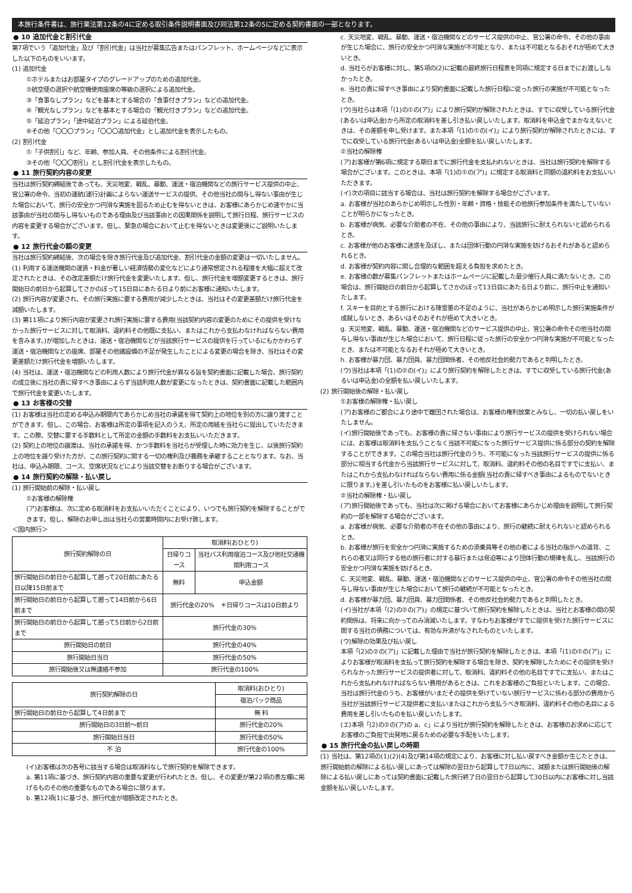本旅行条件書は、旅行業法第12条の4に定める取引条件説明書面及び同法第12条の5に定める契約書面の一部となります。
● 10 追加代金と割引代金
第7項でいう「追加代金」及び「割引代金」は当社が募集広告またはパンフレット、ホームページなどに表示した以下のものをいいます。
(1) 追加代金
①ホテルまたはお部屋タイプのグレードアップのための追加代金。
②航空便の選択や航空機使用座席の等級の選択による追加代金。
③「食事なしプラン」などを基本とする場合の「食事付きプラン」などの追加代金。
④「観光なしプラン」などを基本とする場合の「観光付きプラン」などの追加代金。
⑤「延泊プラン」「途中延泊プラン」による延伯代金。
⑥その他「〇〇〇プラン」「〇〇〇追加代金」とし追加代金を表示したもの。
(2) 割引代金
①「子供割引」など、年齢、参加人員、その他条件による割引代金。
③その他「〇〇〇割引」とし割引代金を表示したもの。
● 11 旅行契約内容の変更
当社は旅行契約締結後であっても、天災地変、戦乱、暴動、運送・宿泊機関などの旅行サービス提供の中止、官公署の命令、当初の運航(運行)計画によらない運送サービスの提供、その他当社の関与し得ない事由が生じた場合において、旅行の安全かつ円滑な実施を図るため止むを得ないときは、お客様にあらかじめ速やかに当該事由が当社の関与し得ないものである理由及び当該事由との因果関係を説明して旅行日程、旅行サービスの内容を変更する場合がございます。但し、緊急の場合において止むを得ないときは変更後にご説明いたします。
● 12 旅行代金の額の変更
当社は旅行契約締結後、次の場合を除き旅行代金及び追加代金、割引代金の金額の変更は一切いたしません。
(1) 利用する運送機関の運賃・料金が著しい経済情勢の変化などにより通常想定される程度を大幅に超えて改定されたときは、その改定差額だけ旅行代金を変更いたします。但し、旅行代金を増額変更するときは、旅行開始日の前日から起算してさかのぼって15日目にあたる日より前にお客様に通知いたします。
(2) 旅行内容が変更され、その旅行実施に要する費用が減少したときは、当社はその変更差額だけ旅行代金を減額いたします。
(3) 第11項により旅行内容が変更され旅行実施に要する費用(当該契約内容の変更のためにその提供を受けなかった旅行サービスに対して取消料、違約料その他既に支払い、またはこれから支払わなければならない費用を含みます。)が増加したときは、運送・宿泊機関などが当該旅行サービスの提供を行っているにもかかわらず運送・宿泊機関などの座席、部屋その他諸設備の不足が発生したことによる変更の場合を除き、当社はその変更差額だけ旅行代金を増額いたします。
(4) 当社は、運送・宿泊機関などの利用人数により旅行代金が異なる旨を契約書面に記載した場合、旅行契約の成立後に当社の責に帰すべき事由によらず当該利用人数が変更になったときは、契約書面に記載した範囲内で旅行代金を変更いたします。
● 13 お客様の交替
(1) お客様は当社の定める申込み期限内であらかじめ当社の承諾を得て契約上の地位を別の方に譲り渡すことができます。但し、この場合、お客様は所定の事項を記入のうえ、所定の用紙を当社らに提出していただきます。この際、交替に要する手数料として所定の金額の手数料をお支払いいただきます。
(2) 契約上の地位の譲渡は、当社の承諾を得、かつ手数料を当社らが受理した時に効力を生じ、以後旅行契約上の地位を譲り受けた方が、この旅行契約に関する一切の権利及び義務を承継することとなります。なお、当社は、申込み期限、コース、空席状況などにより当該交替をお断りする場合がございます。
● 14 旅行契約の解除・払い戻し
(1) 旅行開始前の解除・払い戻し
①お客様の解除権
(ア)お客様は、次に定める取消料をお支払いいただくことにより、いつでも旅行契約を解除することができます。但し、解除のお申し出は当社らの営業時間内にお受け致します。
＜国内旅行＞
| 旅行契約解除の日 | 取消料(おひとり) | |
| --- | --- | --- |
| | 日帰りコース | 当社バス利用宿泊コース及び他社交通機関利用コース |
| 旅行開始日の前日から起算して遡って20日前にあたる日以降15日前まで | 無料 | 申込金額 |
| 旅行開始日の前日から起算して遡って14日前から6日前まで | 旅行代金の20% ＊日帰りコースは10日前より | |
| 旅行開始日の前日から起算して遡って5日前から2日前まで | 旅行代金の30% | |
| 旅行開始日の前日 | 旅行代金の40% | |
| 旅行開始日当日 | 旅行代金の50% | |
| 旅行開始後又は無連絡不参加 | 旅行代金の100% | |
| 旅行契約解除の日 | 取消料(おひとり) |
| --- | --- |
| | 宿泊パック商品 |
| 旅行開始日の前日から起算して4日前まで | 無 料 |
| 旅行開始日の3日前～前日 | 旅行代金の20% |
| 旅行開始日当日 | 旅行代金の50% |
| 不 泊 | 旅行代金の100% |
(イ)お客様は次の各号に該当する場合は取消料なしで旅行契約を解除できます。
a. 第11項に基づき、旅行契約内容の重要な変更が行われたとき。但し、その変更が第22項の表左欄に掲げるものその他の重要なものである場合に限ります。
b. 第12項(1)に基づき、旅行代金が増額改定されたとき。
c. 天災地変、戦乱、暴動、運送・宿泊機関などのサービス提供の中止、官公署の命令、その他の事由が生じた場合に、旅行の安全かつ円滑な実施が不可能となり、または不可能となるおそれが極めて大きいとき。
d. 当社らがお客様に対し、第5項の(2)に記載の最終旅行日程表を同項に規定する日までにお渡ししなかったとき。
e. 当社の責に帰すべき事由により契約書面に記載した旅行日程に従った旅行の実施が不可能となったとき。
(ウ)当社らは本項「(1)の①の(ア)」により旅行契約が解除されたときは、すでに収受している旅行代金(あるいは申込金)から所定の取消料を差し引き払い戻しいたします。取消料を申込金でまかなえないときは、その差額を申し受けます。また本項「(1)の①の(イ)」により旅行契約が解除されたときには、すでに収受している旅行代金(あるいは申込金)全額を払い戻しいたします。
②当社の解除権
(ア)お客様が第6項に規定する期日までに旅行代金を支払われないときは、当社は旅行契約を解除する場合がございます。このときは、本項「(1)の①の(ア)」に規定する取消料と同額の違約料をお支払いいただきます。
(イ)次の項目に該当する場合は、当社は旅行契約を解除する場合がございます。
a. お客様が当社のあらかじめ明示した性別・年齢・資格・技能その他旅行参加条件を満たしていないことが明らかになったとき。
b. お客様が病気、必要な介助者の不在、その他の事由により、当該旅行に耐えられないと認められるとき。
c. お客様が他のお客様に迷惑を及ぼし、または団体行動の円滑な実施を妨げるおそれがあると認められるとき。
d. お客様が契約内容に関し合理的な範囲を超える負担を求めたとき。
e. お客様の数が募集パンフレットまたはホームページに記載した最少催行人員に満たないとき。この場合は、旅行開始日の前日から起算してさかのぼって13日目にあたる日より前に、旅行中止を通知いたします。
f. スキーを目的とする旅行における降雪量の不足のように、当社があらかじめ明示した旅行実施条件が成就しないとき、あるいはそのおそれが極めて大きいとき。
g. 天災地変、戦乱、暴動、運送・宿泊機関などのサービス提供の中止、官公署の命令その他当社の関与し得ない事由が生じた場合において、旅行日程に従った旅行の安全かつ円滑な実施が不可能となったとき、または不可能となるおそれが極めて大きいとき。
h. お客様が暴力団、暴力団員、暴力団関係者、その他反社会的勢力であると判明したとき。
(ウ)当社は本項「(1)の②の(イ)」により旅行契約を解除したときは、すでに収受している旅行代金(あるいは申込金)の全額を払い戻しいたします。
(2) 旅行開始後の解除・払い戻し
①お客様の解除権・払い戻し
(ア)お客様のご都合により途中で離団された場合は、お客様の権利放棄とみなし、一切の払い戻しをいたしません。
(イ)旅行開始後であっても、お客様の責に帰さない事由により旅行サービスの提供を受けられない場合には、お客様は取消料を支払うことなく当該不可能になった旅行サービス提供に係る部分の契約を解除することができます。この場合当社は旅行代金のうち、不可能になった当該旅行サービスの提供に係る部分に相当する代金から当該旅行サービスに対して、取消料、違約料その他の名目ですでに支払い、またはこれから支払わなければならない費用に係る金額(当社の責に帰すべき事由によるものでないときに限ります。)を差し引いたものをお客様に払い戻しいたします。
②当社の解除権・払い戻し
(ア)旅行開始後であっても、当社は次に掲げる場合においてお客様にあらかじめ理由を説明して旅行契約の一部を解除する場合がございます。
a. お客様が病気、必要な介助者の不在その他の事由により、旅行の継続に耐えられないと認められるとき。
b. お客様が旅行を安全かつ円滑に実施するための添乗員等その他の者による当社の指示への違背、これらの者又は同行する他の旅行者に対する暴行または脅迫等により団体行動の規律を乱し、当該旅行の安全かつ円滑な実施を妨げるとき。
C. 天災地変、戦乱、暴動、運送・宿泊機関などのサービス提供の中止、官公署の命令その他当社の関与し得ない事由が生じた場合において旅行の継続が不可能となったとき。
d. お客様が暴力団、暴力団員、暴力団関係者、その他反社会的勢力であると判明したとき。
(イ)当社が本項「(2)の②の(ア)」の規定に基づいて旅行契約を解除したときは、当社とお客様の間の契約関係は、将来に向かってのみ消滅いたします。すなわちお客様がすでに提供を受けた旅行サービスに関する当社の債務については、有効な弁済がなされたものといたします。
(ウ)解除の効果及び払い戻し
本項「(2)の②の(ア)」に記載した理由で当社が旅行契約を解除したときは、本項「(1)の①の(ア)」によりお客様が取消料を支払って旅行契約を解除する場合を除き、契約を解除したためにその提供を受けられなかった旅行サービスの提供者に対して、取消料、違約料その他の名目ですでに支払い、またはこれから支払われなければならない費用があるときは、これをお客様のご負担といたします。この場合、当社は旅行代金のうち、お客様がいまだその提供を受けていない旅行サービスに係わる部分の費用から当社が当該旅行サービス提供者に支払いまたはこれから支払うべき取消料、違約料その他の名目による費用を差し引いたものを払い戻しいたします。
(エ)本項「(2)の②の(ア)の a、c」により当社が旅行契約を解除したときは、お客様のお求めに応じてお客様のご負担で出発地に戻るための必要な手配をいたします。
● 15 旅行代金の払い戻しの時期
(1) 当社は、第12項の(1)(2)(4)及び第14項の規定により、お客様に対し払い戻すべき金額か生じたときは、旅行開始前の解除による払い戻しにあっては解除の翌日から起算して7日以内に、減額または旅行開始後の解除による払い戻しにあっては契約書面に記載した旅行終了日の翌日から起算して30日以内にお客様に対し当該金額を払い戻しいたします。